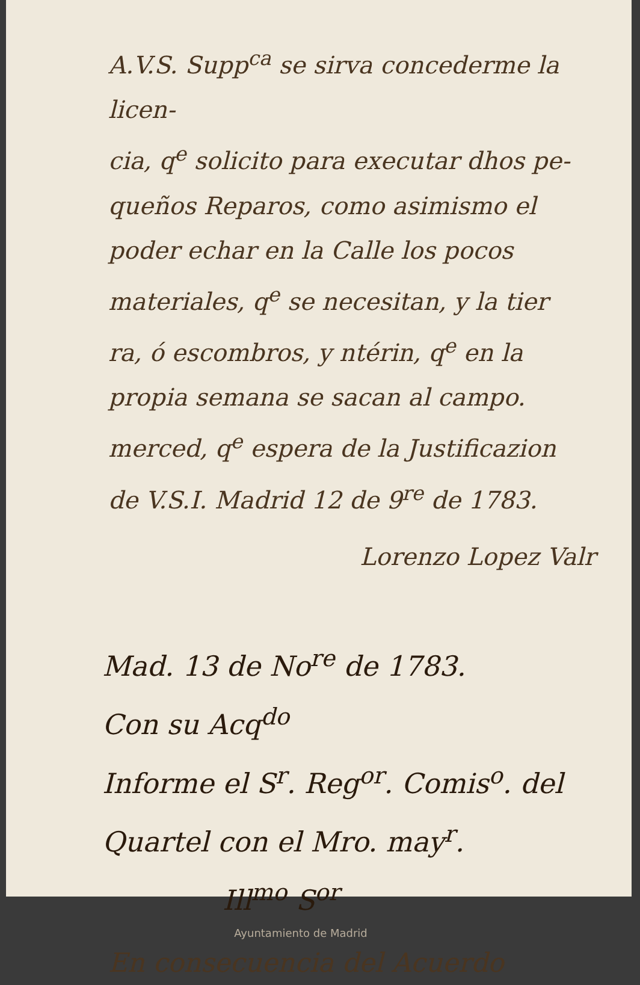A.V.S. Supp<sup>ca</sup> se sirva concederme la licen-
cia, q<sup>e</sup> solicito para executar dhos pe-
queños Reparos, como asimismo el
poder echar en la Calle los pocos
materiales, q<sup>e</sup> se necesitan, y la tier
ra, ó escombros, y ntérin, q<sup>e</sup> en la
propia semana se sacan al campo.
merced, q<sup>e</sup> espera de la Justificazion
de V.S.I. Madrid 12 de 9<sup>re</sup> de 1783.
Lorenzo Lopez Valr
Mad. 13 de No<sup>re</sup> de 1783.
Con su Acq<sup>do</sup>
Informe el S<sup>r</sup>. Reg<sup>or</sup>. Comis<sup>o</sup>. del
Quartel con el Mro. may<sup>r</sup>.
Ill<sup>mo</sup> S<sup>or</sup>
Ayuntamiento de Madrid
En consecuencia del Acuerdo